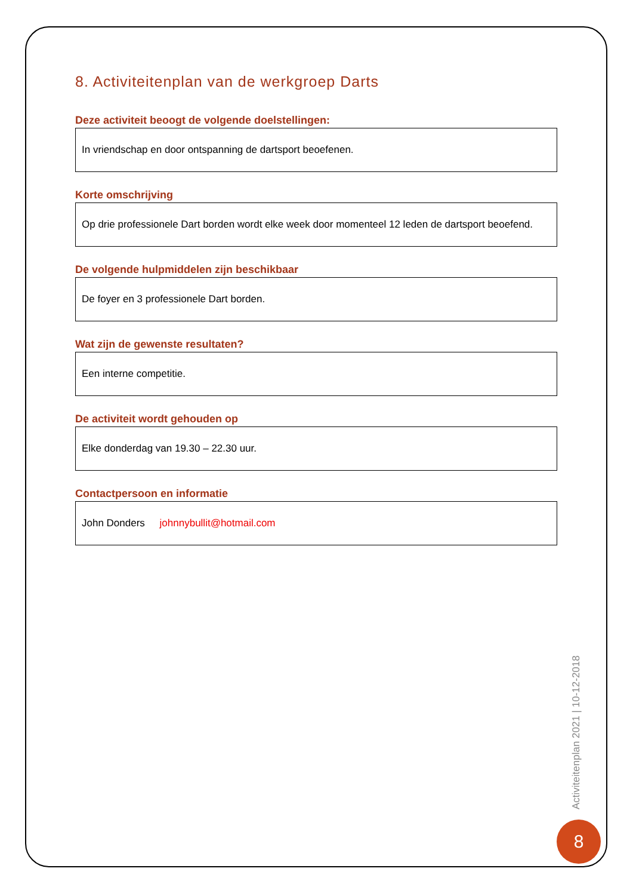8. Activiteitenplan van de werkgroep Darts
Deze activiteit beoogt de volgende doelstellingen:
In vriendschap en door ontspanning de dartsport beoefenen.
Korte omschrijving
Op drie professionele Dart borden wordt elke week door momenteel 12 leden de dartsport beoefend.
De volgende hulpmiddelen zijn beschikbaar
De foyer en 3 professionele Dart borden.
Wat zijn de gewenste resultaten?
Een interne competitie.
De activiteit wordt gehouden op
Elke donderdag van 19.30 – 22.30 uur.
Contactpersoon en informatie
John Donders johnnybullit@hotmail.com
Activiteitenplan 2021 | 10-12-2018
8